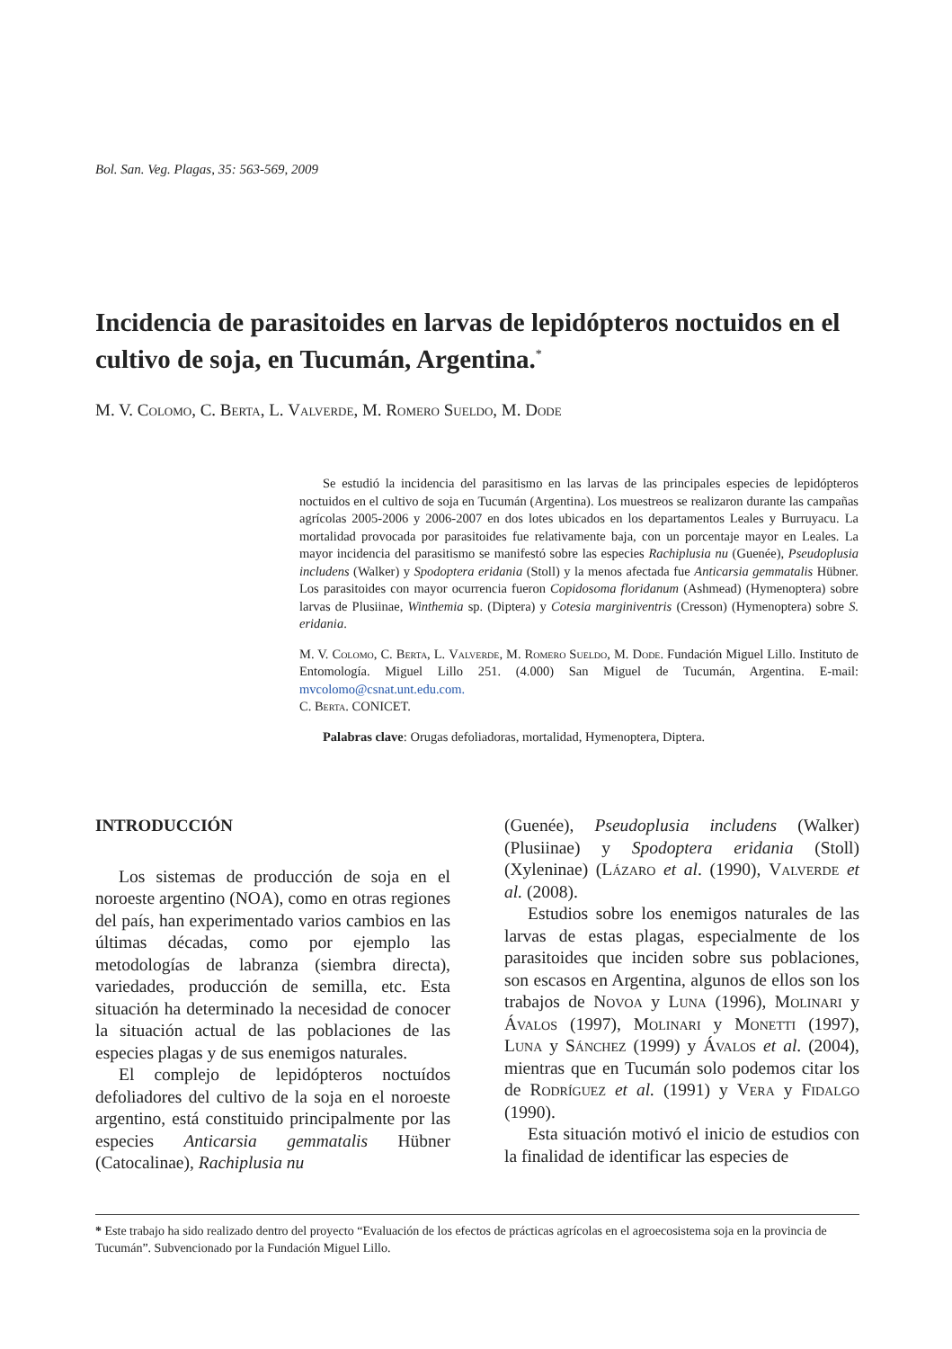Bol. San. Veg. Plagas, 35: 563-569, 2009
Incidencia de parasitoides en larvas de lepidópteros noctuidos en el cultivo de soja, en Tucumán, Argentina.<sup>*</sup>
M. V. Colomo, C. Berta, L. Valverde, M. Romero Sueldo, M. Dode
Se estudió la incidencia del parasitismo en las larvas de las principales especies de lepidópteros noctuidos en el cultivo de soja en Tucumán (Argentina). Los muestreos se realizaron durante las campañas agrícolas 2005-2006 y 2006-2007 en dos lotes ubicados en los departamentos Leales y Burruyacu. La mortalidad provocada por parasitoides fue relativamente baja, con un porcentaje mayor en Leales. La mayor incidencia del parasitismo se manifestó sobre las especies Rachiplusia nu (Guenée), Pseudoplusia includens (Walker) y Spodoptera eridania (Stoll) y la menos afectada fue Anticarsia gemmatalis Hübner. Los parasitoides con mayor ocurrencia fueron Copidosoma floridanum (Ashmead) (Hymenoptera) sobre larvas de Plusiinae, Winthemia sp. (Diptera) y Cotesia marginiventris (Cresson) (Hymenoptera) sobre S. eridania.
M. V. Colomo, C. Berta, L. Valverde, M. Romero Sueldo, M. Dode. Fundación Miguel Lillo. Instituto de Entomología. Miguel Lillo 251. (4.000) San Miguel de Tucumán, Argentina. E-mail: mvcolomo@csnat.unt.edu.com.
C. Berta. CONICET.
Palabras clave: Orugas defoliadoras, mortalidad, Hymenoptera, Diptera.
INTRODUCCIÓN
Los sistemas de producción de soja en el noroeste argentino (NOA), como en otras regiones del país, han experimentado varios cambios en las últimas décadas, como por ejemplo las metodologías de labranza (siembra directa), variedades, producción de semilla, etc. Esta situación ha determinado la necesidad de conocer la situación actual de las poblaciones de las especies plagas y de sus enemigos naturales.
El complejo de lepidópteros noctuídos defoliadores del cultivo de la soja en el noroeste argentino, está constituido principalmente por las especies Anticarsia gemmatalis Hübner (Catocalinae), Rachiplusia nu
(Guenée), Pseudoplusia includens (Walker) (Plusiinae) y Spodoptera eridania (Stoll) (Xyleninae) (Lázaro et al. (1990), Valverde et al. (2008).
Estudios sobre los enemigos naturales de las larvas de estas plagas, especialmente de los parasitoides que inciden sobre sus poblaciones, son escasos en Argentina, algunos de ellos son los trabajos de Novoa y Luna (1996), Molinari y Ávalos (1997), Molinari y Monetti (1997), Luna y Sánchez (1999) y Ávalos et al. (2004), mientras que en Tucumán solo podemos citar los de Rodríguez et al. (1991) y Vera y Fidalgo (1990).
Esta situación motivó el inicio de estudios con la finalidad de identificar las especies de
* Este trabajo ha sido realizado dentro del proyecto “Evaluación de los efectos de prácticas agrícolas en el agroecosistema soja en la provincia de Tucumán”. Subvencionado por la Fundación Miguel Lillo.